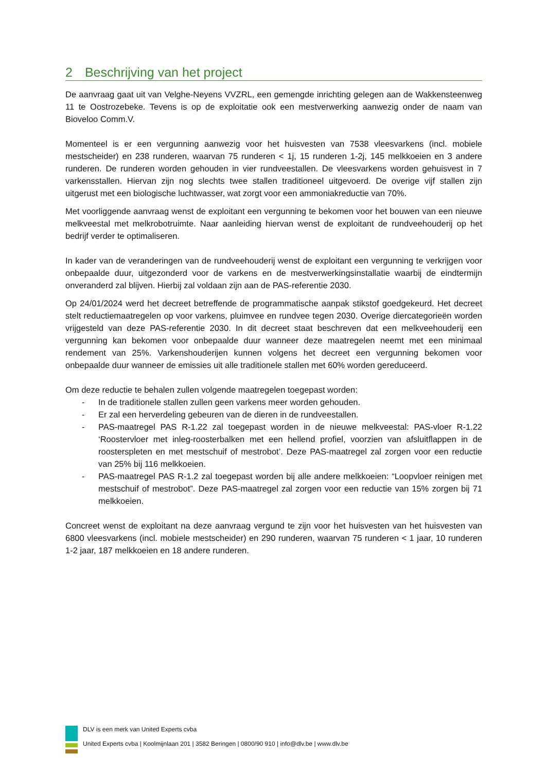2 Beschrijving van het project
De aanvraag gaat uit van Velghe-Neyens VVZRL, een gemengde inrichting gelegen aan de Wakkensteenweg 11 te Oostrozebeke. Tevens is op de exploitatie ook een mestverwerking aanwezig onder de naam van Bioveloo Comm.V.
Momenteel is er een vergunning aanwezig voor het huisvesten van 7538 vleesvarkens (incl. mobiele mestscheider) en 238 runderen, waarvan 75 runderen < 1j, 15 runderen 1-2j, 145 melkkoeien en 3 andere runderen. De runderen worden gehouden in vier rundveestallen. De vleesvarkens worden gehuisvest in 7 varkensstallen. Hiervan zijn nog slechts twee stallen traditioneel uitgevoerd. De overige vijf stallen zijn uitgerust met een biologische luchtwasser, wat zorgt voor een ammoniakreductie van 70%.
Met voorliggende aanvraag wenst de exploitant een vergunning te bekomen voor het bouwen van een nieuwe melkveestal met melkrobotruimte. Naar aanleiding hiervan wenst de exploitant de rundveehouderij op het bedrijf verder te optimaliseren.
In kader van de veranderingen van de rundveehouderij wenst de exploitant een vergunning te verkrijgen voor onbepaalde duur, uitgezonderd voor de varkens en de mestverwerkingsinstallatie waarbij de eindtermijn onveranderd zal blijven. Hierbij zal voldaan zijn aan de PAS-referentie 2030.
Op 24/01/2024 werd het decreet betreffende de programmatische aanpak stikstof goedgekeurd. Het decreet stelt reductiemaatregelen op voor varkens, pluimvee en rundvee tegen 2030. Overige diercategorieën worden vrijgesteld van deze PAS-referentie 2030. In dit decreet staat beschreven dat een melkveehouderij een vergunning kan bekomen voor onbepaalde duur wanneer deze maatregelen neemt met een minimaal rendement van 25%. Varkenshouderijen kunnen volgens het decreet een vergunning bekomen voor onbepaalde duur wanneer de emissies uit alle traditionele stallen met 60% worden gereduceerd.
Om deze reductie te behalen zullen volgende maatregelen toegepast worden:
- In de traditionele stallen zullen geen varkens meer worden gehouden.
- Er zal een herverdeling gebeuren van de dieren in de rundveestallen.
- PAS-maatregel PAS R-1.22 zal toegepast worden in de nieuwe melkveestal: PAS-vloer R-1.22 ‘Roostervloer met inleg-roosterbalken met een hellend profiel, voorzien van afsluitflappen in de roosterspleten en met mestschuif of mestrobot’. Deze PAS-maatregel zal zorgen voor een reductie van 25% bij 116 melkkoeien.
- PAS-maatregel PAS R-1.2 zal toegepast worden bij alle andere melkkoeien: “Loopvloer reinigen met mestschuif of mestrobot”. Deze PAS-maatregel zal zorgen voor een reductie van 15% zorgen bij 71 melkkoeien.
Concreet wenst de exploitant na deze aanvraag vergund te zijn voor het huisvesten van het huisvesten van 6800 vleesvarkens (incl. mobiele mestscheider) en 290 runderen, waarvan 75 runderen < 1 jaar, 10 runderen 1-2 jaar, 187 melkkoeien en 18 andere runderen.
DLV is een merk van United Experts cvba
United Experts cvba | Koolmijnlaan 201 | 3582 Beringen | 0800/90 910 | info@dlv.be | www.dlv.be